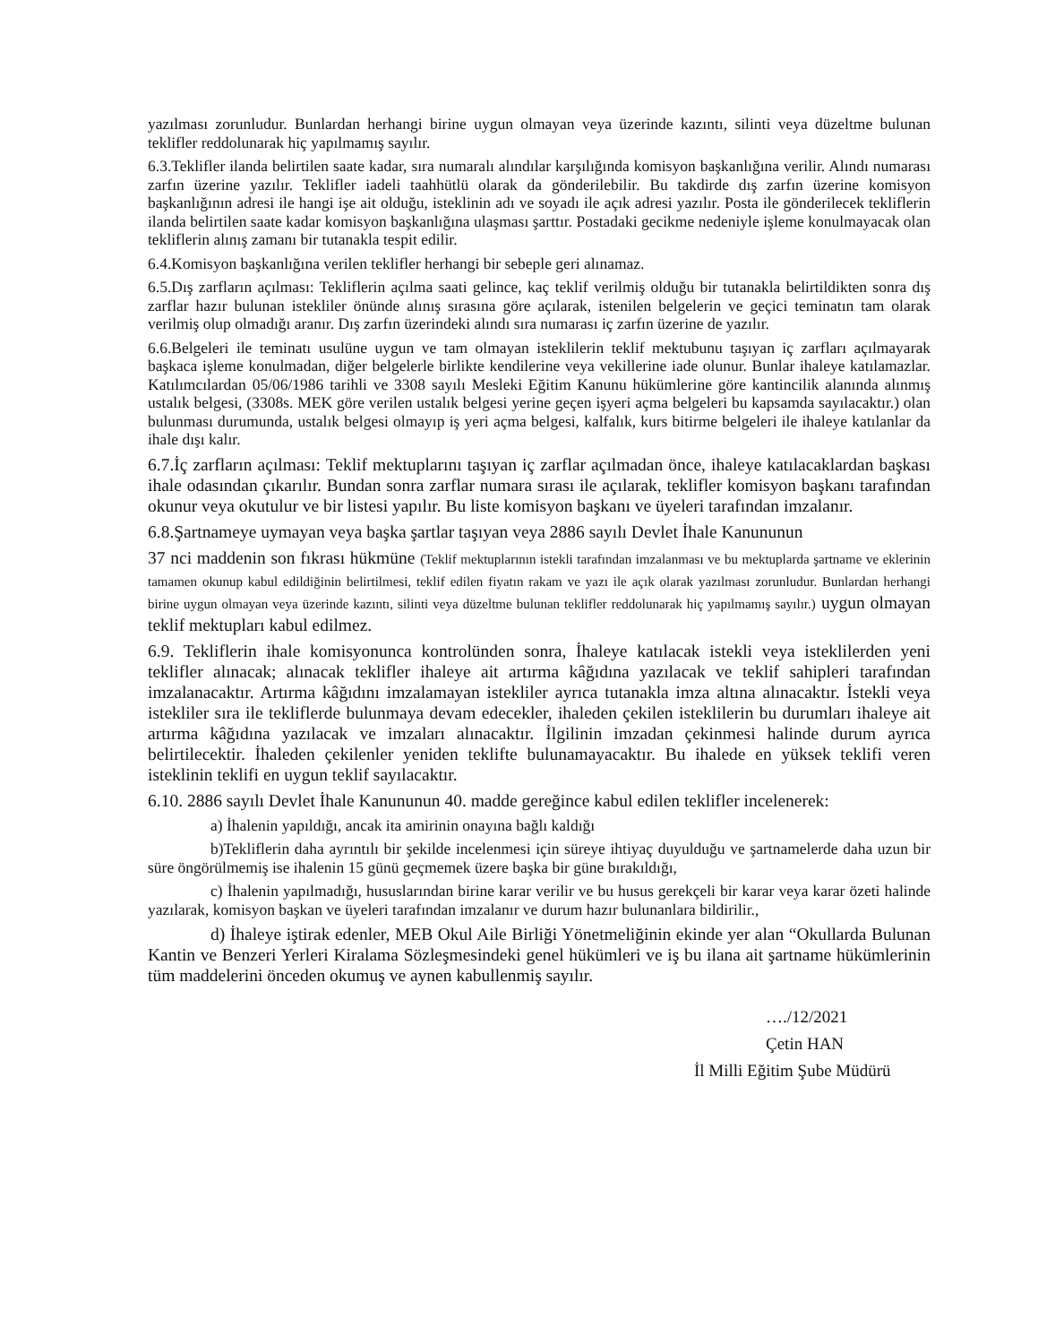yazılması zorunludur. Bunlardan herhangi birine uygun olmayan veya üzerinde kazıntı, silinti veya düzeltme bulunan teklifler reddolunarak hiç yapılmamış sayılır.
6.3.Teklifler ilanda belirtilen saate kadar, sıra numaralı alındılar karşılığında komisyon başkanlığına verilir. Alındı numarası zarfın üzerine yazılır. Teklifler iadeli taahhütlü olarak da gönderilebilir. Bu takdirde dış zarfın üzerine komisyon başkanlığının adresi ile hangi işe ait olduğu, isteklinin adı ve soyadı ile açık adresi yazılır. Posta ile gönderilecek tekliflerin ilanda belirtilen saate kadar komisyon başkanlığına ulaşması şarttır. Postadaki gecikme nedeniyle işleme konulmayacak olan tekliflerin alınış zamanı bir tutanakla tespit edilir.
6.4.Komisyon başkanlığına verilen teklifler herhangi bir sebeple geri alınamaz.
6.5.Dış zarfların açılması: Tekliflerin açılma saati gelince, kaç teklif verilmiş olduğu bir tutanakla belirtildikten sonra dış zarflar hazır bulunan istekliler önünde alınış sırasına göre açılarak, istenilen belgelerin ve geçici teminatın tam olarak verilmiş olup olmadığı aranır. Dış zarfın üzerindeki alındı sıra numarası iç zarfın üzerine de yazılır.
6.6.Belgeleri ile teminatı usulüne uygun ve tam olmayan isteklilerin teklif mektubunu taşıyan iç zarfları açılmayarak başkaca işleme konulmadan, diğer belgelerle birlikte kendilerine veya vekillerine iade olunur. Bunlar ihaleye katılamazlar. Katılımcılardan 05/06/1986 tarihli ve 3308 sayılı Mesleki Eğitim Kanunu hükümlerine göre kantincilik alanında alınmış ustalık belgesi, (3308s. MEK göre verilen ustalık belgesi yerine geçen işyeri açma belgeleri bu kapsamda sayılacaktır.) olan bulunması durumunda, ustalık belgesi olmayıp iş yeri açma belgesi, kalfalık, kurs bitirme belgeleri ile ihaleye katılanlar da ihale dışı kalır.
6.7.İç zarfların açılması: Teklif mektuplarını taşıyan iç zarflar açılmadan önce, ihaleye katılacaklardan başkası ihale odasından çıkarılır. Bundan sonra zarflar numara sırası ile açılarak, teklifler komisyon başkanı tarafından okunur veya okutulur ve bir listesi yapılır. Bu liste komisyon başkanı ve üyeleri tarafından imzalanır.
6.8.Şartnameye uymayan veya başka şartlar taşıyan veya 2886 sayılı Devlet İhale Kanununun
37 nci maddenin son fıkrası hükmüne (Teklif mektuplarının istekli tarafından imzalanması ve bu mektuplarda şartname ve eklerinin tamamen okunup kabul edildiğinin belirtilmesi, teklif edilen fiyatın rakam ve yazı ile açık olarak yazılması zorunludur. Bunlardan herhangi birine uygun olmayan veya üzerinde kazıntı, silinti veya düzeltme bulunan teklifler reddolunarak hiç yapılmamış sayılır.) uygun olmayan teklif mektupları kabul edilmez.
6.9. Tekliflerin ihale komisyonunca kontrolünden sonra, İhaleye katılacak istekli veya isteklilerden yeni teklifler alınacak; alınacak teklifler ihaleye ait artırma kâğıdına yazılacak ve teklif sahipleri tarafından imzalanacaktır. Artırma kâğıdını imzalamayan istekliler ayrıca tutanakla imza altına alınacaktır. İstekli veya istekliler sıra ile tekliflerde bulunmaya devam edecekler, ihaleden çekilen isteklilerin bu durumları ihaleye ait artırma kâğıdına yazılacak ve imzaları alınacaktır. İlgilinin imzadan çekinmesi halinde durum ayrıca belirtilecektir. İhaleden çekilenler yeniden teklifte bulunamayacaktır. Bu ihalede en yüksek teklifi veren isteklinin teklifi en uygun teklif sayılacaktır.
6.10. 2886 sayılı Devlet İhale Kanununun 40. madde gereğince kabul edilen teklifler incelenerek:
a) İhalenin yapıldığı, ancak ita amirinin onayına bağlı kaldığı
b)Tekliflerin daha ayrıntılı bir şekilde incelenmesi için süreye ihtiyaç duyulduğu ve şartnamelerde daha uzun bir süre öngörülmemiş ise ihalenin 15 günü geçmemek üzere başka bir güne bırakıldığı,
c) İhalenin yapılmadığı, hususlarından birine karar verilir ve bu husus gerekçeli bir karar veya karar özeti halinde yazılarak, komisyon başkan ve üyeleri tarafından imzalanır ve durum hazır bulunanlara bildirilir.,
d) İhaleye iştirak edenler, MEB Okul Aile Birliği Yönetmeliğinin ekinde yer alan “Okullarda Bulunan Kantin ve Benzeri Yerleri Kiralama Sözleşmesindeki genel hükümleri ve iş bu ilana ait şartname hükümlerinin tüm maddelerini önceden okumuş ve aynen kabullenmiş sayılır.
…./12/2021
Çetin HAN
İl Milli Eğitim Şube Müdürü